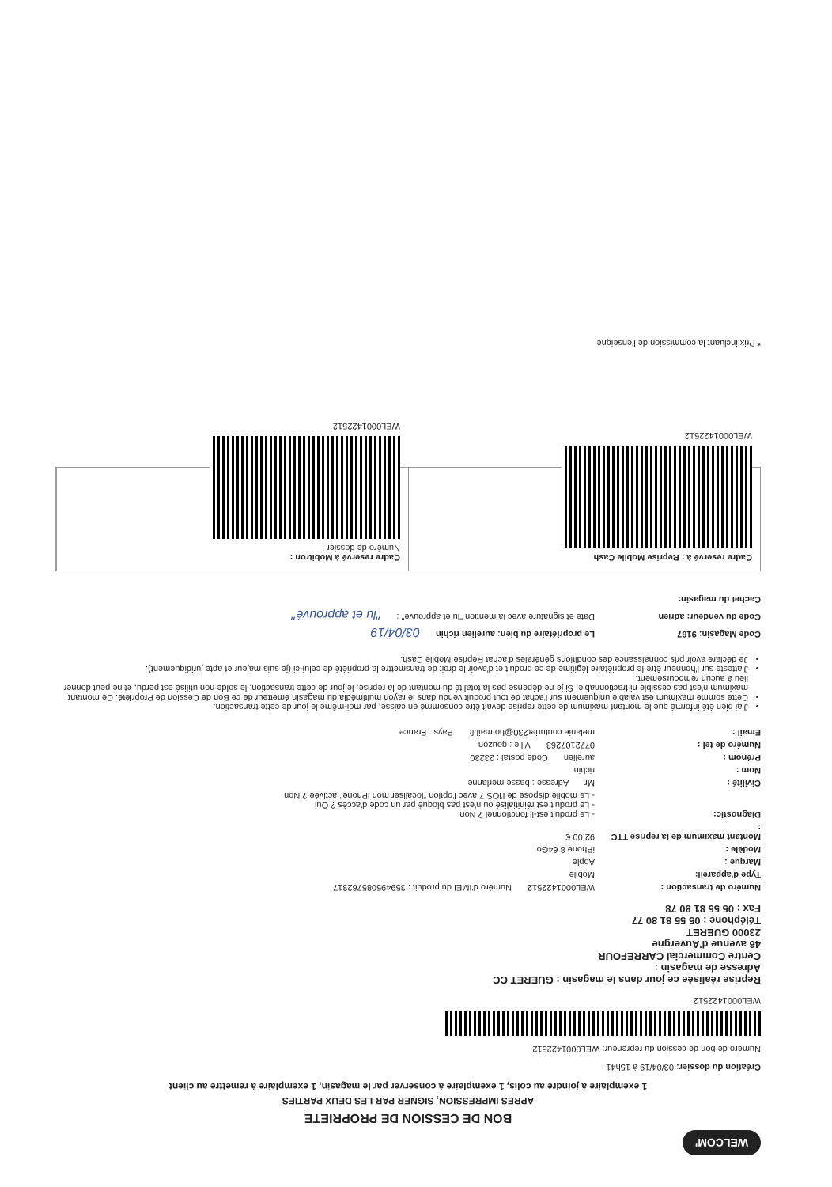WELCOM'
BON DE CESSION DE PROPRIETE
APRES IMPRESSION, SIGNER PAR LES DEUX PARTIES
1 exemplaire à joindre au colis, 1 exemplaire à conserver par le magasin, 1 exemplaire à remettre au client
Création du dossier: 03/04/19 à 15h41
Numéro de bon de cession du repreneur: WEL000142251​2
WEL000142251​2
Reprise réalisée ce jour dans le magasin : GUERET CC
Adresse de magasin :
Centre Commercial CARREFOUR
46 avenue d'Auvergne
23000 GUERET
Téléphone : 05 55 81 80 77
Fax : 05 55 81 80 78
Numéro de transaction : WEL000142251​2 Numéro d'IMEI du produit : 359495085762317
Type d'appareil: Mobile
Marque : Apple
Modèle : iPhone 8 64Go
Montant maximum de la reprise TTC : 92.00 €
Diagnostic: - Le produit est-il fonctionnel ? Non
- Le produit est réinitialisé ou n'est pas bloqué par un code d'accès ? Oui
- Le mobile dispose de l'iOS 7 avec l'option "localiser mon iPhone" activée ? Non
Civilité : Mr Adresse : basse merlanne
Nom : richin
Prénom : aurelien Code postal : 23230
Numéro de tel : 0772107263 Ville : gouzon
Email : melanie.couturier230@hotmail.fr Pays : France
J'ai bien été informé que le montant maximum de cette reprise devait être consommé en caisse, par moi-même le jour de cette transaction.
Cette somme maximum est valable uniquement sur l'achat de tout produit vendu dans le rayon multimédia du magasin émetteur de ce Bon de Cession de Propriété. Ce montant maximum n'est pas cessible ni fractionnable. Si je ne dépense pas la totalité du montant de la reprise, le jour de cette transaction, le solde non utilisé est perdu, et ne peut donner lieu à aucun remboursement.
J'atteste sur l'honneur être le propriétaire légitime de ce produit et d'avoir le droit de transmettre la propriété de celui-ci (je suis majeur et apte juridiquement).
Je déclare avoir pris connaissance des conditions générales d'achat Reprise Mobile Cash.
Code Magasin: 9167 Le propriétaire du bien: aurelien richin 03/04/19
Code du vendeur: adrien Date et signature avec la mention "lu et approuvé" : "lu et approuvé"
Cachet du magasin:
Cadre reservé à : Reprise Mobile Cash
WEL000142251​2
Cadre reservé à Mobitron :
Numéro de dossier :
WEL000142251​2
* Prix incluant la commission de l'enseigne